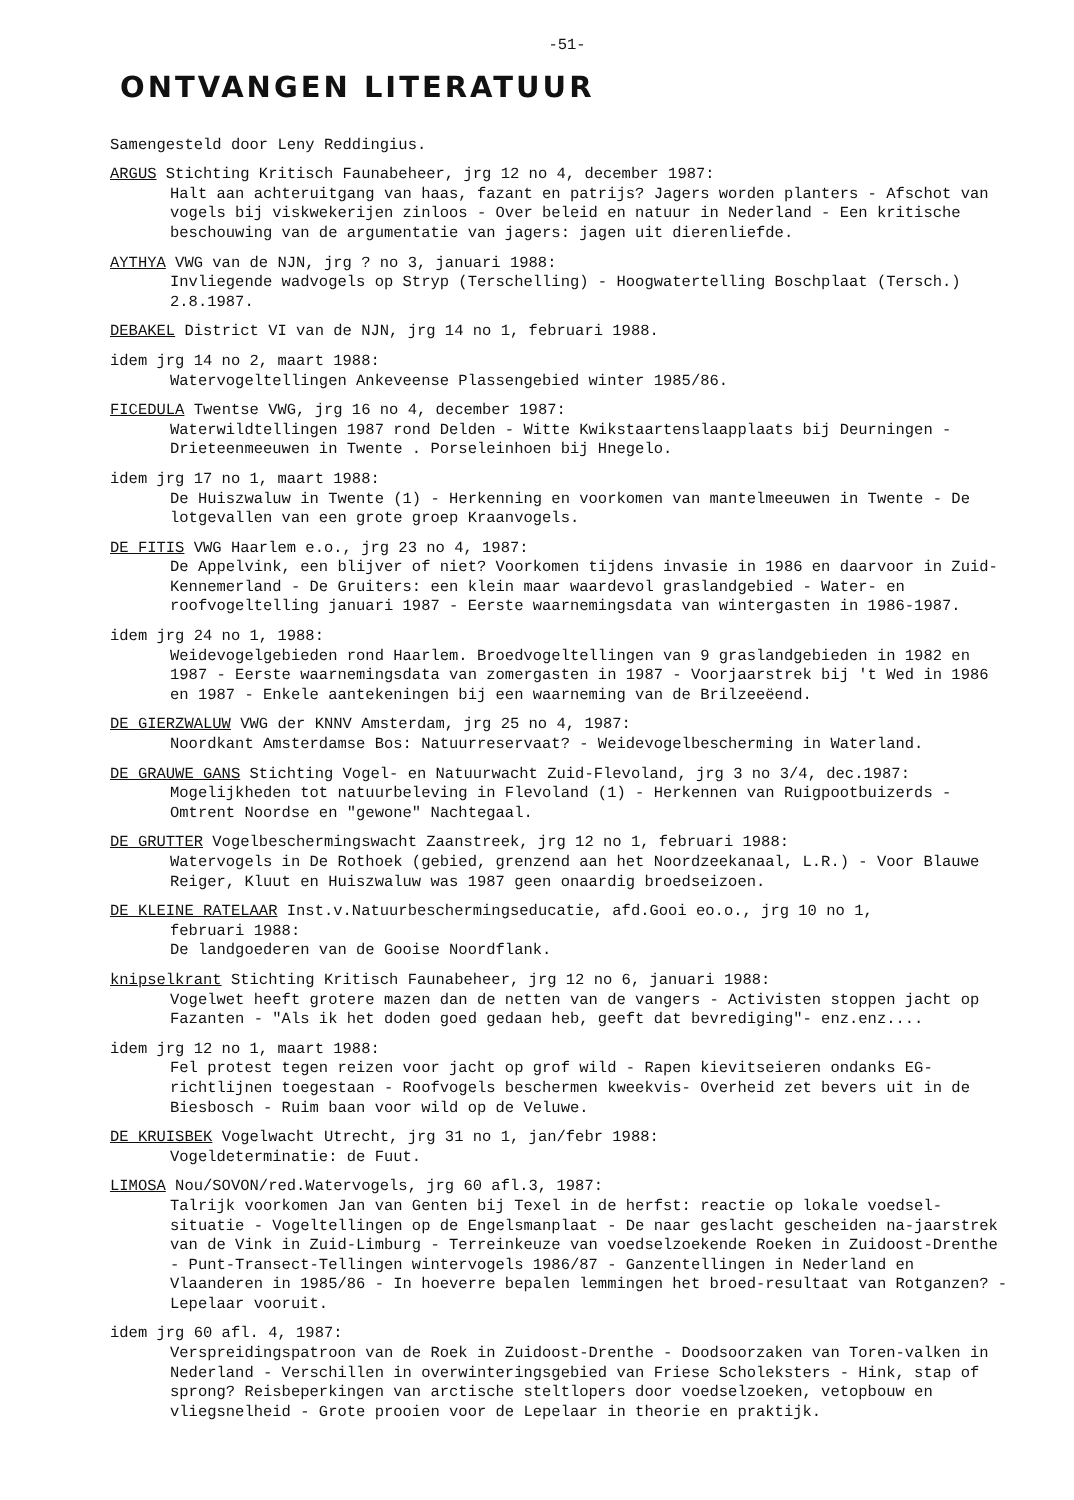-51-
ONTVANGEN LITERATUUR
Samengesteld door Leny Reddingius.
ARGUS Stichting Kritisch Faunabeheer, jrg 12 no 4, december 1987:
Halt aan achteruitgang van haas, fazant en patrijs? Jagers worden planters - Afschot van vogels bij viskwekerijen zinloos - Over beleid en natuur in Nederland - Een kritische beschouwing van de argumentatie van jagers: jagen uit dierenliefde.
AYTHYA VWG van de NJN, jrg ? no 3, januari 1988:
Invliegende wadvogels op Stryp (Terschelling) - Hoogwatertelling Boschplaat (Tersch.) 2.8.1987.
DEBAKEL District VI van de NJN, jrg 14 no 1, februari 1988.
idem jrg 14 no 2, maart 1988:
Watervogeltellingen Ankeveense Plassengebied winter 1985/86.
FICEDULA Twentse VWG, jrg 16 no 4, december 1987:
Waterwildtellingen 1987 rond Delden - Witte Kwikstaartenslaapplaats bij Deurningen - Drieteenmeeuwen in Twente . Porseleinhoen bij Hnegelo.
idem jrg 17 no 1, maart 1988:
De Huiszwaluw in Twente (1) - Herkenning en voorkomen van mantelmeeuwen in Twente - De lotgevallen van een grote groep Kraanvogels.
DE FITIS VWG Haarlem e.o., jrg 23 no 4, 1987:
De Appelvink, een blijver of niet? Voorkomen tijdens invasie in 1986 en daarvoor in Zuid-Kennemerland - De Gruiters: een klein maar waardevol graslandgebied - Water- en roofvogeltelling januari 1987 - Eerste waarnemingsdata van wintergasten in 1986-1987.
idem jrg 24 no 1, 1988:
Weidevogelgebieden rond Haarlem. Broedvogeltellingen van 9 graslandgebieden in 1982 en 1987 - Eerste waarnemingsdata van zomergasten in 1987 - Voorjaarstrek bij 't Wed in 1986 en 1987 - Enkele aantekeningen bij een waarneming van de Brilzeeëend.
DE GIERZWALUW VWG der KNNV Amsterdam, jrg 25 no 4, 1987:
Noordkant Amsterdamse Bos: Natuurreservaat? - Weidevogelbescherming in Waterland.
DE GRAUWE GANS Stichting Vogel- en Natuurwacht Zuid-Flevoland, jrg 3 no 3/4, dec.1987:
Mogelijkheden tot natuurbeleving in Flevoland (1) - Herkennen van Ruigpootbuizerds - Omtrent Noordse en "gewone" Nachtegaal.
DE GRUTTER Vogelbeschermingswacht Zaanstreek, jrg 12 no 1, februari 1988:
Watervogels in De Rothoek (gebied, grenzend aan het Noordzeekanaal, L.R.) - Voor Blauwe Reiger, Kluut en Huiszwaluw was 1987 geen onaardig broedseizoen.
DE KLEINE RATELAAR Inst.v.Natuurbeschermingseducatie, afd.Gooi eo.o., jrg 10 no 1,
februari 1988:
De landgoederen van de Gooise Noordflank.
knipselkrant Stichting Kritisch Faunabeheer, jrg 12 no 6, januari 1988:
Vogelwet heeft grotere mazen dan de netten van de vangers - Activisten stoppen jacht op Fazanten - "Als ik het doden goed gedaan heb, geeft dat bevrediging"- enz.enz....
idem jrg 12 no 1, maart 1988:
Fel protest tegen reizen voor jacht op grof wild - Rapen kievitseieren ondanks EG-richtlijnen toegestaan - Roofvogels beschermen kweekvis- Overheid zet bevers uit in de Biesbosch - Ruim baan voor wild op de Veluwe.
DE KRUISBEK Vogelwacht Utrecht, jrg 31 no 1, jan/febr 1988:
Vogeldeterminatie: de Fuut.
LIMOSA Nou/SOVON/red.Watervogels, jrg 60 afl.3, 1987:
Talrijk voorkomen Jan van Genten bij Texel in de herfst: reactie op lokale voedsel-situatie - Vogeltellingen op de Engelsmanplaat - De naar geslacht gescheiden na-jaarstrek van de Vink in Zuid-Limburg - Terreinkeuze van voedselzoekende Roeken in Zuidoost-Drenthe - Punt-Transect-Tellingen wintervogels 1986/87 - Ganzentellingen in Nederland en Vlaanderen in 1985/86 - In hoeverre bepalen lemmingen het broed-resultaat van Rotganzen? - Lepelaar vooruit.
idem jrg 60 afl. 4, 1987:
Verspreidingspatroon van de Roek in Zuidoost-Drenthe - Doodsoorzaken van Toren-valken in Nederland - Verschillen in overwinteringsgebied van Friese Scholeksters - Hink, stap of sprong? Reisbeperkingen van arctische steltlopers door voedselzoeken, vetopbouw en vliegsnelheid - Grote prooien voor de Lepelaar in theorie en praktijk.